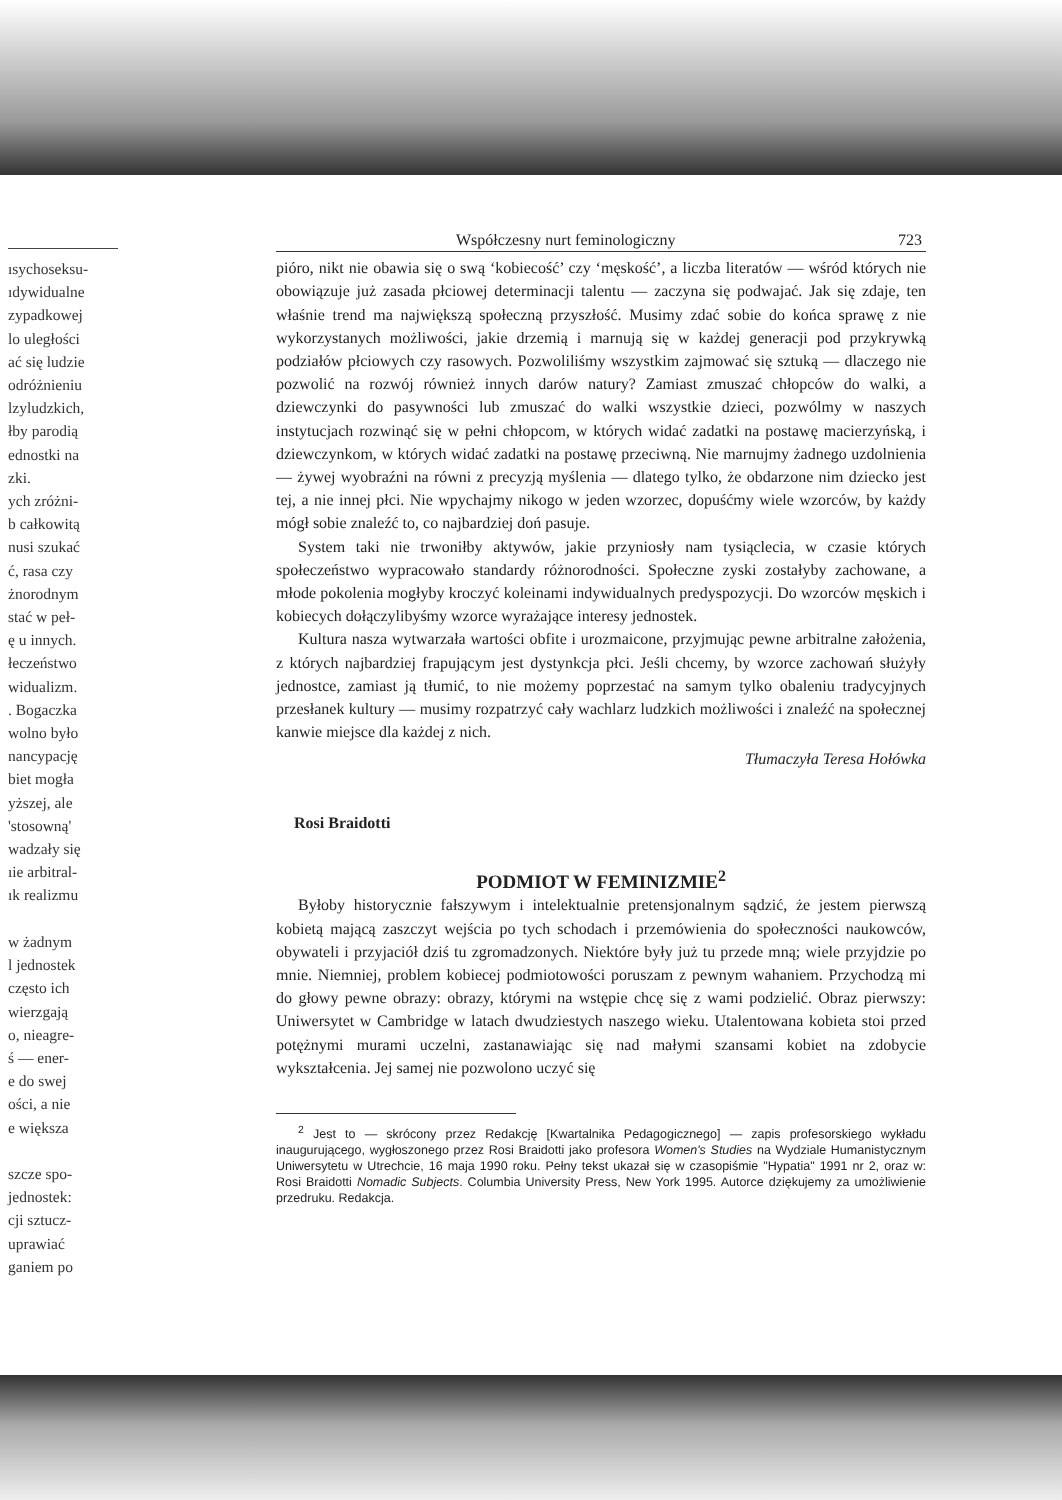ısychoseksu-
ıdywidualne
zypadkowej
lo uległości
ać się ludzie
odróżnieniu
lzyludzkich,
łby parodią
ednostki na
zki.
ych zróżni-
b całkowitą
nusi szukać
ć, rasa czy
żnorodnym
stać w peł-
ę u innych.
łeczeństwo
widualizm.
. Bogaczka
wolno było
nancypację
biet mogła
yższej, ale
'stosowną'
wadzały się
ıie arbitral-
ık realizmu
w żadnym
l jednostek
często ich
wierzgają
o, nieagre-
ś — ener-
e do swej
ości, a nie
e większa
szcze spo-
jednostek:
cji sztucz-
uprawiać
ganiem po
Współczesny nurt feminologiczny 723
pióro, nikt nie obawia się o swą ‘kobiecość’ czy ‘męskość’, a liczba literatów — wśród których nie obowiązuje już zasada płciowej determinacji talentu — zaczyna się podwajać. Jak się zdaje, ten właśnie trend ma największą społeczną przyszłość. Musimy zdać sobie do końca sprawę z nie wykorzystanych możliwości, jakie drzemią i marnują się w każdej generacji pod przykrywką podziałów płciowych czy rasowych. Pozwoliliśmy wszystkim zajmować się sztuką — dlaczego nie pozwolić na rozwój również innych darów natury? Zamiast zmuszać chłopców do walki, a dziewczynki do pasywności lub zmuszać do walki wszystkie dzieci, pozwólmy w naszych instytucjach rozwinąć się w pełni chłopcom, w których widać zadatki na postawę macierzyńską, i dziewczynkom, w których widać zadatki na postawę przeciwną. Nie marnujmy żadnego uzdolnienia — żywej wyobraźni na równi z precyzją myślenia — dlatego tylko, że obdarzone nim dziecko jest tej, a nie innej płci. Nie wpychajmy nikogo w jeden wzorzec, dopuśćmy wiele wzorców, by każdy mógł sobie znaleźć to, co najbardziej doń pasuje.
System taki nie trwoniłby aktywów, jakie przyniosły nam tysiąclecia, w czasie których społeczeństwo wypracowało standardy różnorodności. Społeczne zyski zostałyby zachowane, a młode pokolenia mogłyby kroczyć koleinami indywidualnych predyspozycji. Do wzorców męskich i kobiecych dołączylibyśmy wzorce wyrażające interesy jednostek.
Kultura nasza wytwarzała wartości obfite i urozmaicone, przyjmując pewne arbitralne założenia, z których najbardziej frapującym jest dystynkcja płci. Jeśli chcemy, by wzorce zachowań służyły jednostce, zamiast ją tłumić, to nie możemy poprzestać na samym tylko obaleniu tradycyjnych przesłanek kultury — musimy rozpatrzyć cały wachlarz ludzkich możliwości i znaleźć na społecznej kanwie miejsce dla każdej z nich.
Tłumaczyła Teresa Hołówka
Rosi Braidotti
PODMIOT W FEMINIZMIE<sup>2</sup>
Byłoby historycznie fałszywym i intelektualnie pretensjonalnym sądzić, że jestem pierwszą kobietą mającą zaszczyt wejścia po tych schodach i przemówienia do społeczności naukowców, obywateli i przyjaciół dziś tu zgromadzonych. Niektóre były już tu przede mną; wiele przyjdzie po mnie. Niemniej, problem kobiecej podmiotowości poruszam z pewnym wahaniem. Przychodzą mi do głowy pewne obrazy: obrazy, którymi na wstępie chcę się z wami podzielić. Obraz pierwszy: Uniwersytet w Cambridge w latach dwudziestych naszego wieku. Utalentowana kobieta stoi przed potężnymi murami uczelni, zastanawiając się nad małymi szansami kobiet na zdobycie wykształcenia. Jej samej nie pozwolono uczyć się
<sup>2</sup> Jest to — skrócony przez Redakcję [Kwartalnika Pedagogicznego] — zapis profesorskiego wykładu inaugurującego, wygłoszonego przez Rosi Braidotti jako profesora Women's Studies na Wydziale Humanistycznym Uniwersytetu w Utrechcie, 16 maja 1990 roku. Pełny tekst ukazał się w czasopiśmie "Hypatia" 1991 nr 2, oraz w: Rosi Braidotti Nomadic Subjects. Columbia University Press, New York 1995. Autorce dziękujemy za umożliwienie przedruku. Redakcja.